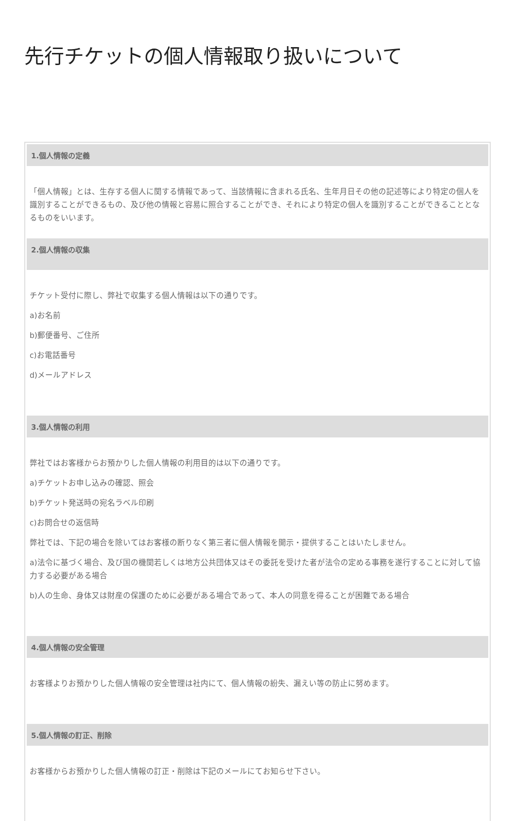先行チケットの個人情報取り扱いについて
1.個人情報の定義
「個人情報」とは、生存する個人に関する情報であって、当該情報に含まれる氏名、生年月日その他の記述等により特定の個人を識別することができるもの、及び他の情報と容易に照合することができ、それにより特定の個人を識別することができることとなるものをいいます。
2.個人情報の収集
チケット受付に際し、弊社で収集する個人情報は以下の通りです。
a)お名前
b)郵便番号、ご住所
c)お電話番号
d)メールアドレス
3.個人情報の利用
弊社ではお客様からお預かりした個人情報の利用目的は以下の通りです。
a)チケットお申し込みの確認、照会
b)チケット発送時の宛名ラベル印刷
c)お問合せの返信時
弊社では、下記の場合を除いてはお客様の断りなく第三者に個人情報を開示・提供することはいたしません。
a)法令に基づく場合、及び国の機関若しくは地方公共団体又はその委託を受けた者が法令の定める事務を遂行することに対して協力する必要がある場合
b)人の生命、身体又は財産の保護のために必要がある場合であって、本人の同意を得ることが困難である場合
4.個人情報の安全管理
お客様よりお預かりした個人情報の安全管理は社内にて、個人情報の紛失、漏えい等の防止に努めます。
5.個人情報の訂正、削除
お客様からお預かりした個人情報の訂正・削除は下記のメールにてお知らせ下さい。